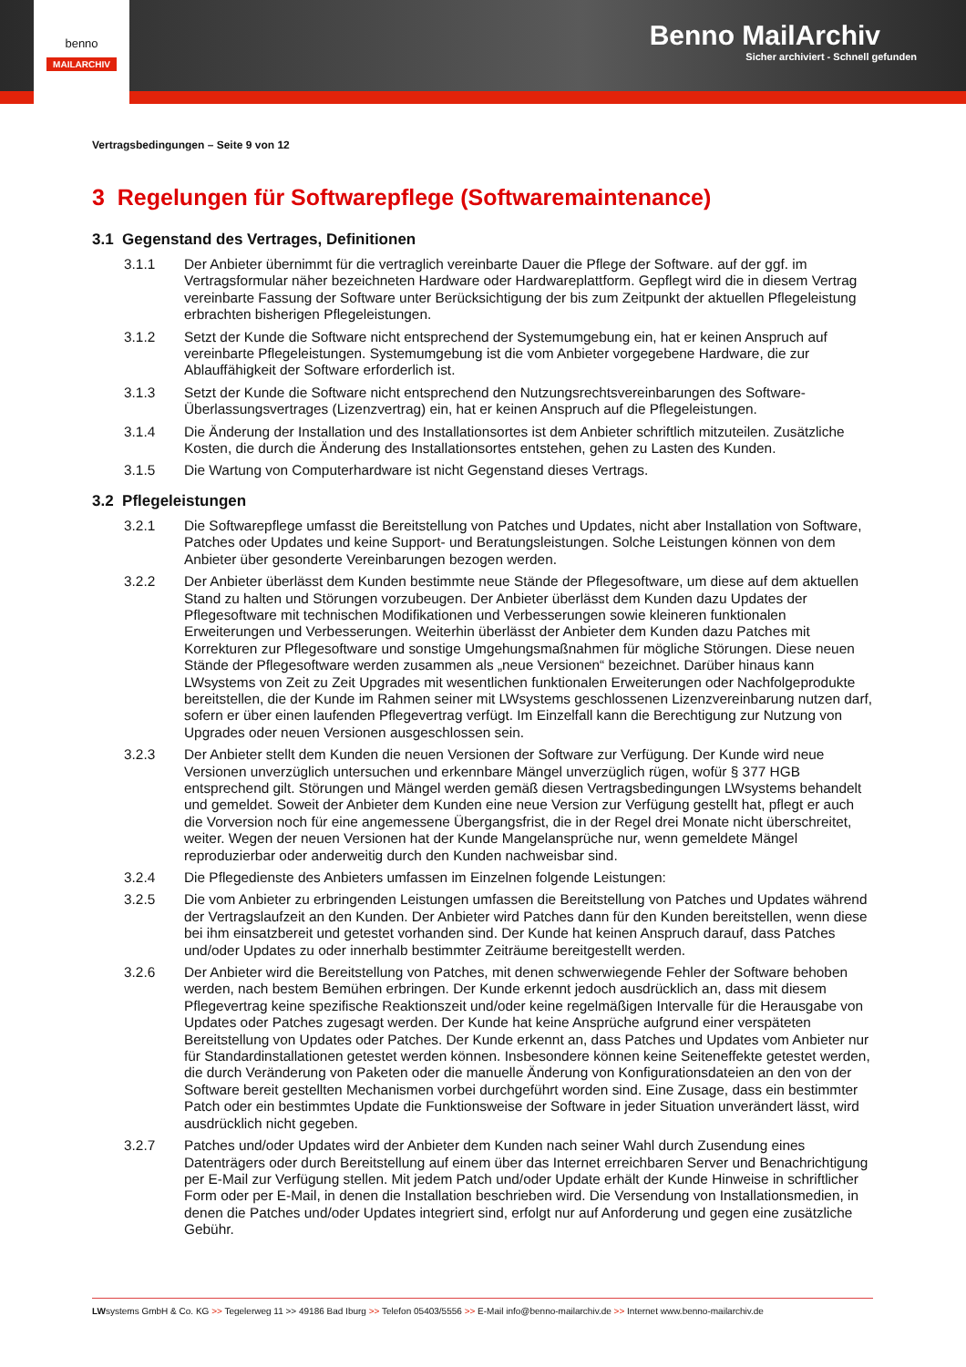Benno MailArchiv
Sicher archiviert - Schnell gefunden
benno
MAILARCHIV
Vertragsbedingungen – Seite 9 von 12
3 Regelungen für Softwarepflege (Softwaremaintenance)
3.1 Gegenstand des Vertrages, Definitionen
3.1.1 Der Anbieter übernimmt für die vertraglich vereinbarte Dauer die Pflege der Software. auf der ggf. im Vertragsformular näher bezeichneten Hardware oder Hardwareplattform. Gepflegt wird die in diesem Vertrag vereinbarte Fassung der Software unter Berücksichtigung der bis zum Zeitpunkt der aktuellen Pflegeleistung erbrachten bisherigen Pflegeleistungen.
3.1.2 Setzt der Kunde die Software nicht entsprechend der Systemumgebung ein, hat er keinen Anspruch auf vereinbarte Pflegeleistungen. Systemumgebung ist die vom Anbieter vorgegebene Hardware, die zur Ablauffähigkeit der Software erforderlich ist.
3.1.3 Setzt der Kunde die Software nicht entsprechend den Nutzungsrechtsvereinbarungen des Software-Überlassungsvertrages (Lizenzvertrag) ein, hat er keinen Anspruch auf die Pflegeleistungen.
3.1.4 Die Änderung der Installation und des Installationsortes ist dem Anbieter schriftlich mitzuteilen. Zusätzliche Kosten, die durch die Änderung des Installationsortes entstehen, gehen zu Lasten des Kunden.
3.1.5 Die Wartung von Computerhardware ist nicht Gegenstand dieses Vertrags.
3.2 Pflegeleistungen
3.2.1 Die Softwarepflege umfasst die Bereitstellung von Patches und Updates, nicht aber Installation von Software, Patches oder Updates und keine Support- und Beratungsleistungen. Solche Leistungen können von dem Anbieter über gesonderte Vereinbarungen bezogen werden.
3.2.2 Der Anbieter überlässt dem Kunden bestimmte neue Stände der Pflegesoftware, um diese auf dem aktuellen Stand zu halten und Störungen vorzubeugen. Der Anbieter überlässt dem Kunden dazu Updates der Pflegesoftware mit technischen Modifikationen und Verbesserungen sowie kleineren funktionalen Erweiterungen und Verbesserungen. Weiterhin überlässt der Anbieter dem Kunden dazu Patches mit Korrekturen zur Pflegesoftware und sonstige Umgehungsmaßnahmen für mögliche Störungen. Diese neuen Stände der Pflegesoftware werden zusammen als „neue Versionen“ bezeichnet. Darüber hinaus kann LWsystems von Zeit zu Zeit Upgrades mit wesentlichen funktionalen Erweiterungen oder Nachfolgeprodukte bereitstellen, die der Kunde im Rahmen seiner mit LWsystems geschlossenen Lizenzvereinbarung nutzen darf, sofern er über einen laufenden Pflegevertrag verfügt. Im Einzelfall kann die Berechtigung zur Nutzung von Upgrades oder neuen Versionen ausgeschlossen sein.
3.2.3 Der Anbieter stellt dem Kunden die neuen Versionen der Software zur Verfügung. Der Kunde wird neue Versionen unverzüglich untersuchen und erkennbare Mängel unverzüglich rügen, wofür § 377 HGB entsprechend gilt. Störungen und Mängel werden gemäß diesen Vertragsbedingungen LWsystems behandelt und gemeldet. Soweit der Anbieter dem Kunden eine neue Version zur Verfügung gestellt hat, pflegt er auch die Vorversion noch für eine angemessene Übergangsfrist, die in der Regel drei Monate nicht überschreitet, weiter. Wegen der neuen Versionen hat der Kunde Mangelansprüche nur, wenn gemeldete Mängel reproduzierbar oder anderweitig durch den Kunden nachweisbar sind.
3.2.4 Die Pflegedienste des Anbieters umfassen im Einzelnen folgende Leistungen:
3.2.5 Die vom Anbieter zu erbringenden Leistungen umfassen die Bereitstellung von Patches und Updates während der Vertragslaufzeit an den Kunden. Der Anbieter wird Patches dann für den Kunden bereitstellen, wenn diese bei ihm einsatzbereit und getestet vorhanden sind. Der Kunde hat keinen Anspruch darauf, dass Patches und/oder Updates zu oder innerhalb bestimmter Zeiträume bereitgestellt werden.
3.2.6 Der Anbieter wird die Bereitstellung von Patches, mit denen schwerwiegende Fehler der Software behoben werden, nach bestem Bemühen erbringen. Der Kunde erkennt jedoch ausdrücklich an, dass mit diesem Pflegevertrag keine spezifische Reaktionszeit und/oder keine regelmäßigen Intervalle für die Herausgabe von Updates oder Patches zugesagt werden. Der Kunde hat keine Ansprüche aufgrund einer verspäteten Bereitstellung von Updates oder Patches. Der Kunde erkennt an, dass Patches und Updates vom Anbieter nur für Standardinstallationen getestet werden können. Insbesondere können keine Seiteneffekte getestet werden, die durch Veränderung von Paketen oder die manuelle Änderung von Konfigurationsdateien an den von der Software bereit gestellten Mechanismen vorbei durchgeführt worden sind. Eine Zusage, dass ein bestimmter Patch oder ein bestimmtes Update die Funktionsweise der Software in jeder Situation unverändert lässt, wird ausdrücklich nicht gegeben.
3.2.7 Patches und/oder Updates wird der Anbieter dem Kunden nach seiner Wahl durch Zusendung eines Datenträgers oder durch Bereitstellung auf einem über das Internet erreichbaren Server und Benachrichtigung per E-Mail zur Verfügung stellen. Mit jedem Patch und/oder Update erhält der Kunde Hinweise in schriftlicher Form oder per E-Mail, in denen die Installation beschrieben wird. Die Versendung von Installationsmedien, in denen die Patches und/oder Updates integriert sind, erfolgt nur auf Anforderung und gegen eine zusätzliche Gebühr.
LWsystems GmbH & Co. KG >> Tegelerweg 11 >> 49186 Bad Iburg >> Telefon 05403/5556 >> E-Mail info@benno-mailarchiv.de >> Internet www.benno-mailarchiv.de